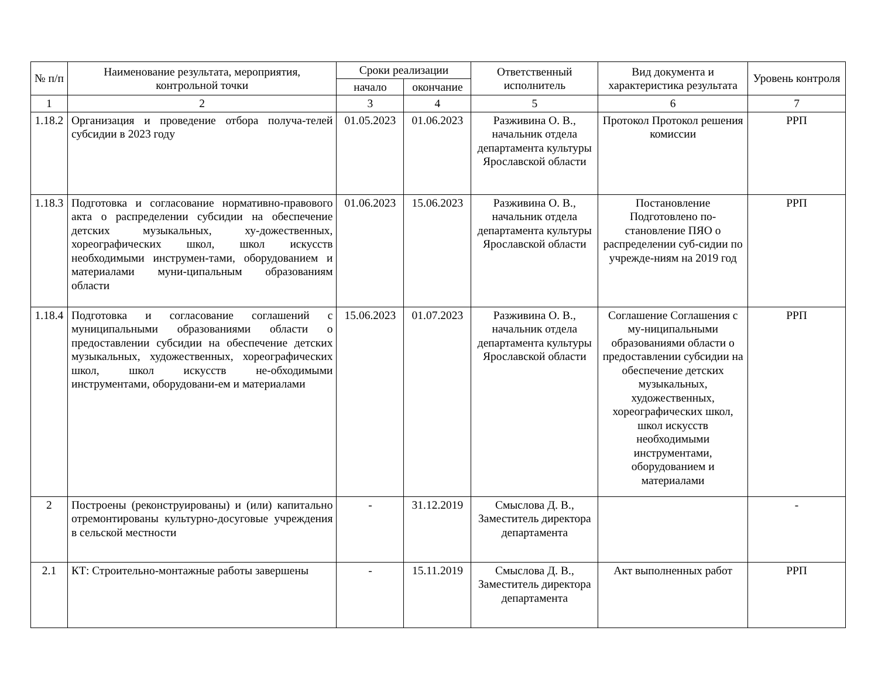| № п/п | Наименование результата, мероприятия, контрольной точки | Сроки реализации | | Ответственный исполнитель | Вид документа и характеристика результата | Уровень контроля |
| --- | --- | --- | --- | --- | --- | --- |
| | | начало | окончание | | | |
| 1 | 2 | 3 | 4 | 5 | 6 | 7 |
| 1.18.2 | Организация и проведение отбора получа-телей субсидии в 2023 году | 01.05.2023 | 01.06.2023 | Разживина О. В., начальник отдела департамента культуры Ярославской области | Протокол Протокол решения комиссии | РРП |
| 1.18.3 | Подготовка и согласование нормативно-правового акта о распределении субсидии на обеспечение детских музыкальных, ху-дожественных, хореографических школ, школ искусств необходимыми инструмен-тами, оборудованием и материалами муни-ципальным образованиям области | 01.06.2023 | 15.06.2023 | Разживина О. В., начальник отдела департамента культуры Ярославской области | Постановление Подготовлено по-становление ПЯО о распределении суб-сидии по учрежде-ниям на 2019 год | РРП |
| 1.18.4 | Подготовка и согласование соглашений с муниципальными образованиями области о предоставлении субсидии на обеспечение детских музыкальных, художественных, хореографических школ, школ искусств не-обходимыми инструментами, оборудовани-ем и материалами | 15.06.2023 | 01.07.2023 | Разживина О. В., начальник отдела департамента культуры Ярославской области | Соглашение Соглашения с му-ниципальными образованиями области о предоставлении субсидии на обеспечение детских музыкальных, художественных, хореографических школ, школ искусств необходимыми инструментами, оборудованием и материалами | РРП |
| 2 | Построены (реконструированы) и (или) капитально отремонтированы культурно-досуговые учреждения в сельской местности | - | 31.12.2019 | Смыслова Д. В., Заместитель директора департамента | | - |
| 2.1 | КТ: Строительно-монтажные работы завершены | - | 15.11.2019 | Смыслова Д. В., Заместитель директора департамента | Акт выполненных работ | РРП |